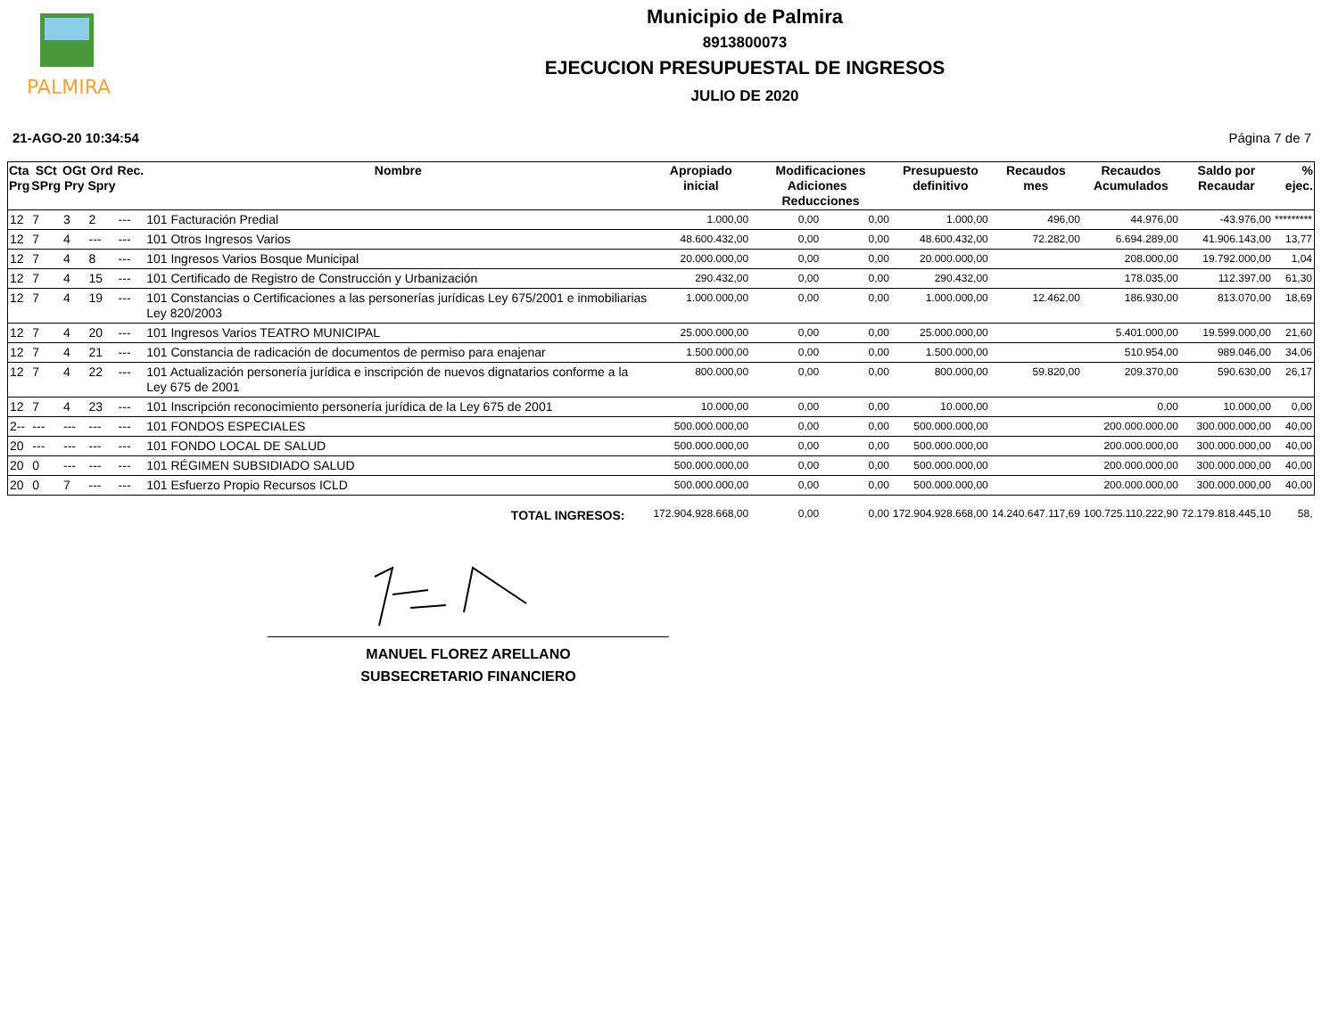PALMIRA
Municipio de Palmira
8913800073
EJECUCION PRESUPUESTAL DE INGRESOS
JULIO DE 2020
21-AGO-20 10:34:54 Página 7 de 7
| Cta Prg | SCt SPrg | OGt Pry | Ord Spry | Rec. | Nombre | Apropiado inicial | Modificaciones Adiciones Reducciones | | Presupuesto definitivo | Recaudos mes | Recaudos Acumulados | Saldo por Recaudar | % ejec. |
| --- | --- | --- | --- | --- | --- | --- | --- | --- | --- | --- | --- | --- | --- |
| 12 | 7 | 3 | 2 | --- | 101 Facturación Predial | 1.000,00 | 0,00 | 0,00 | 1.000,00 | 496,00 | 44.976,00 | -43.976,00 | ********* |
| 12 | 7 | 4 | --- | --- | 101 Otros Ingresos Varios | 48.600.432,00 | 0,00 | 0,00 | 48.600.432,00 | 72.282,00 | 6.694.289,00 | 41.906.143,00 | 13,77 |
| 12 | 7 | 4 | 8 | --- | 101 Ingresos Varios Bosque Municipal | 20.000.000,00 | 0,00 | 0,00 | 20.000.000,00 | | 208.000,00 | 19.792.000,00 | 1,04 |
| 12 | 7 | 4 | 15 | --- | 101 Certificado de Registro de Construcción y Urbanización | 290.432,00 | 0,00 | 0,00 | 290.432,00 | | 178.035,00 | 112.397,00 | 61,30 |
| 12 | 7 | 4 | 19 | --- | 101 Constancias o Certificaciones a las personerías jurídicas Ley 675/2001 e inmobiliarias Ley 820/2003 | 1.000.000,00 | 0,00 | 0,00 | 1.000.000,00 | 12.462,00 | 186.930,00 | 813.070,00 | 18,69 |
| 12 | 7 | 4 | 20 | --- | 101 Ingresos Varios TEATRO MUNICIPAL | 25.000.000,00 | 0,00 | 0,00 | 25.000.000,00 | | 5.401.000,00 | 19.599.000,00 | 21,60 |
| 12 | 7 | 4 | 21 | --- | 101 Constancia de radicación de documentos de permiso para enajenar | 1.500.000,00 | 0,00 | 0,00 | 1.500.000,00 | | 510.954,00 | 989.046,00 | 34,06 |
| 12 | 7 | 4 | 22 | --- | 101 Actualización personería jurídica e inscripción de nuevos dignatarios conforme a la Ley 675 de 2001 | 800.000,00 | 0,00 | 0,00 | 800.000,00 | 59.820,00 | 209.370,00 | 590.630,00 | 26,17 |
| 12 | 7 | 4 | 23 | --- | 101 Inscripción reconocimiento personería jurídica de la Ley 675 de 2001 | 10.000,00 | 0,00 | 0,00 | 10.000,00 | | 0,00 | 10.000,00 | 0,00 |
| 2-- | --- | --- | --- | --- | 101 FONDOS ESPECIALES | 500.000.000,00 | 0,00 | 0,00 | 500.000.000,00 | | 200.000.000,00 | 300.000.000,00 | 40,00 |
| 20 | --- | --- | --- | --- | 101 FONDO LOCAL DE SALUD | 500.000.000,00 | 0,00 | 0,00 | 500.000.000,00 | | 200.000.000,00 | 300.000.000,00 | 40,00 |
| 20 | 0 | --- | --- | --- | 101 RÉGIMEN SUBSIDIADO SALUD | 500.000.000,00 | 0,00 | 0,00 | 500.000.000,00 | | 200.000.000,00 | 300.000.000,00 | 40,00 |
| 20 | 0 | 7 | --- | --- | 101 Esfuerzo Propio Recursos ICLD | 500.000.000,00 | 0,00 | 0,00 | 500.000.000,00 | | 200.000.000,00 | 300.000.000,00 | 40,00 |
| TOTAL INGRESOS: | | | | | | 172.904.928.668,00 | 0,00 | 0,00 | 172.904.928.668,00 | 14.240.647.117,69 | 100.725.110.222,90 | 72.179.818.445,10 | 58, |
MANUEL FLOREZ ARELLANO
SUBSECRETARIO FINANCIERO